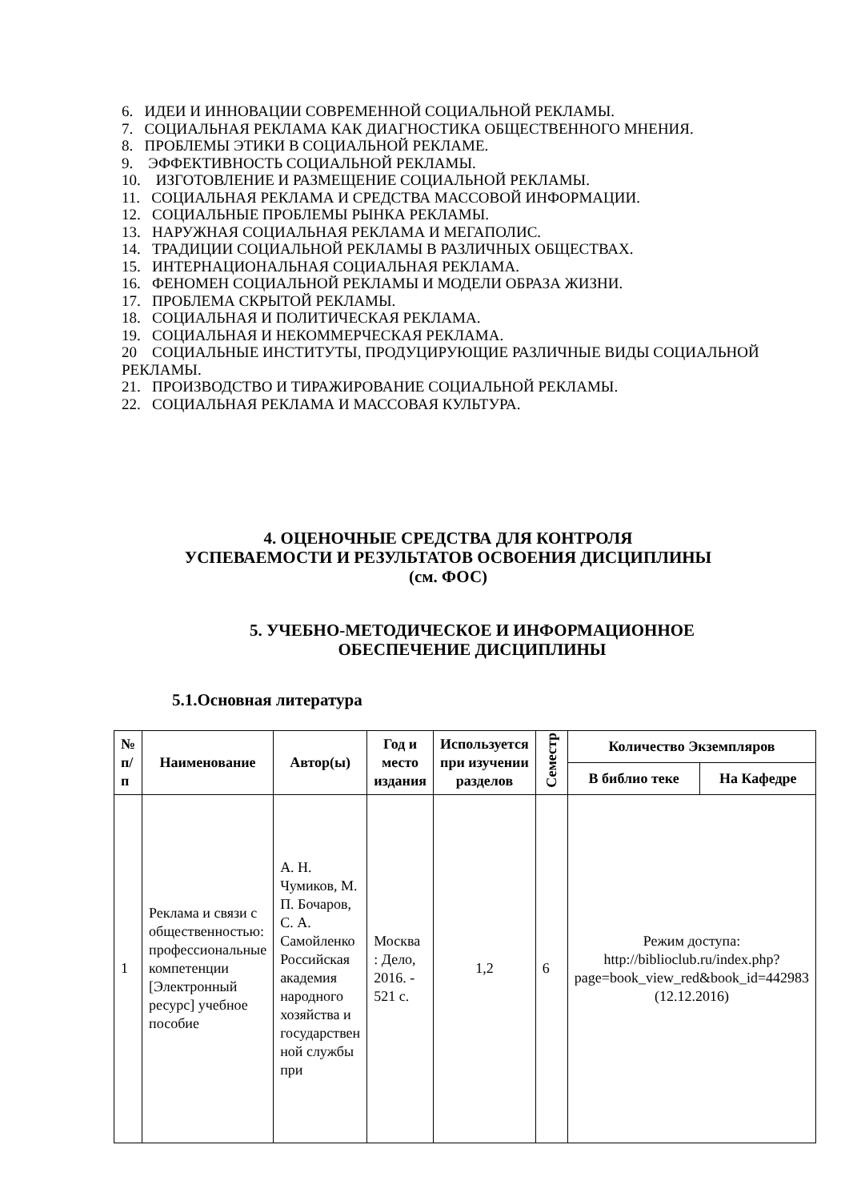6. ИДЕИ И ИННОВАЦИИ СОВРЕМЕННОЙ СОЦИАЛЬНОЙ РЕКЛАМЫ.
7. СОЦИАЛЬНАЯ РЕКЛАМА КАК ДИАГНОСТИКА ОБЩЕСТВЕННОГО МНЕНИЯ.
8. ПРОБЛЕМЫ ЭТИКИ В СОЦИАЛЬНОЙ РЕКЛАМЕ.
9. ЭФФЕКТИВНОСТЬ СОЦИАЛЬНОЙ РЕКЛАМЫ.
10. ИЗГОТОВЛЕНИЕ И РАЗМЕЩЕНИЕ СОЦИАЛЬНОЙ РЕКЛАМЫ.
11. СОЦИАЛЬНАЯ РЕКЛАМА И СРЕДСТВА МАССОВОЙ ИНФОРМАЦИИ.
12. СОЦИАЛЬНЫЕ ПРОБЛЕМЫ РЫНКА РЕКЛАМЫ.
13. НАРУЖНАЯ СОЦИАЛЬНАЯ РЕКЛАМА И МЕГАПОЛИС.
14. ТРАДИЦИИ СОЦИАЛЬНОЙ РЕКЛАМЫ В РАЗЛИЧНЫХ ОБЩЕСТВАХ.
15. ИНТЕРНАЦИОНАЛЬНАЯ СОЦИАЛЬНАЯ РЕКЛАМА.
16. ФЕНОМЕН СОЦИАЛЬНОЙ РЕКЛАМЫ И МОДЕЛИ ОБРАЗА ЖИЗНИ.
17. ПРОБЛЕМА СКРЫТОЙ РЕКЛАМЫ.
18. СОЦИАЛЬНАЯ И ПОЛИТИЧЕСКАЯ РЕКЛАМА.
19. СОЦИАЛЬНАЯ И НЕКОММЕРЧЕСКАЯ РЕКЛАМА.
20 СОЦИАЛЬНЫЕ ИНСТИТУТЫ, ПРОДУЦИРУЮЩИЕ РАЗЛИЧНЫЕ ВИДЫ СОЦИАЛЬНОЙ РЕКЛАМЫ.
21. ПРОИЗВОДСТВО И ТИРАЖИРОВАНИЕ СОЦИАЛЬНОЙ РЕКЛАМЫ.
22. СОЦИАЛЬНАЯ РЕКЛАМА И МАССОВАЯ КУЛЬТУРА.
4. ОЦЕНОЧНЫЕ СРЕДСТВА ДЛЯ КОНТРОЛЯ
УСПЕВАЕМОСТИ И РЕЗУЛЬТАТОВ ОСВОЕНИЯ ДИСЦИПЛИНЫ
(см. ФОС)
5. УЧЕБНО-МЕТОДИЧЕСКОЕ И ИНФОРМАЦИОННОЕ
ОБЕСПЕЧЕНИЕ ДИСЦИПЛИНЫ
5.1.Основная литература
| № п/ п | Наименование | Автор(ы) | Год и место издания | Используется при изучении разделов | Семестр | Количество Экземпляров | |
| --- | --- | --- | --- | --- | --- | --- | --- |
| | | | | | | В библио теке | На Кафедре |
| 1 | Реклама и связи с общественностью: профессиональные компетенции [Электронный ресурс] учебное пособие | А. Н. Чумиков, М. П. Бочаров, С. А. Самойленко Российская академия народного хозяйства и государствен ной службы при | Москва : Дело, 2016. - 521 с. | 1,2 | 6 | Режим доступа: http://biblioclub.ru/index.php?page=book_view_red&book_id=442983 (12.12.2016) | |